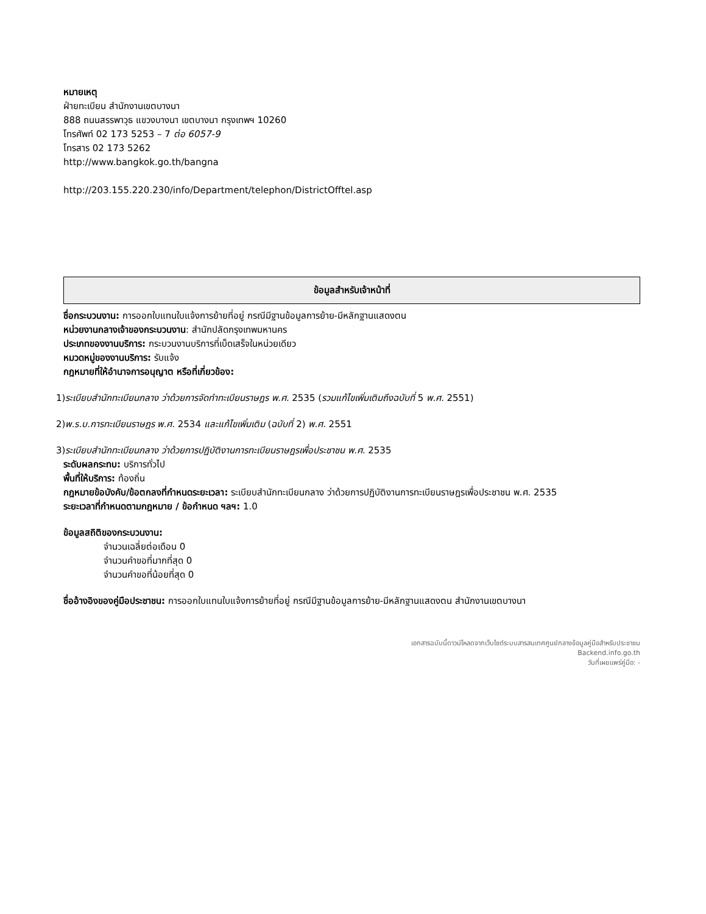หมายเหตุ
ฝ่ายทะเบียน สำนักงานเขตบางนา
888 ถนนสรรพาวุธ แขวงบางนา เขตบางนา กรุงเทพฯ 10260
โทรศัพท์ 02 173 5253 – 7 ต่อ 6057-9
โทรสาร 02 173 5262
http://www.bangkok.go.th/bangna
http://203.155.220.230/info/Department/telephon/DistrictOfftel.asp
ข้อมูลสำหรับเจ้าหน้าที่
ชื่อกระบวนงาน: การออกใบแทนใบแจ้งการย้ายที่อยู่ กรณีมีฐานข้อมูลการย้าย-มีหลักฐานแสดงตน
หน่วยงานกลางเจ้าของกระบวนงาน: สำนักปลัดกรุงเทพมหานคร
ประเภทของงานบริการ: กระบวนงานบริการที่เบ็ดเสร็จในหน่วยเดียว
หมวดหมู่ของงานบริการ: รับแจ้ง
กฎหมายที่ให้อำนาจการอนุญาต หรือที่เกี่ยวข้อง:
1)ระเบียบสำนักทะเบียนกลาง ว่าด้วยการจัดทำทะเบียนราษฎร พ.ศ. 2535 (รวมแก้ไขเพิ่มเติมถึงฉบับที่ 5 พ.ศ. 2551)
2)พ.ร.บ.การทะเบียนราษฎร พ.ศ. 2534 และแก้ไขเพิ่มเติม (ฉบับที่ 2) พ.ศ. 2551
3)ระเบียบสำนักทะเบียนกลาง ว่าด้วยการปฏิบัติงานการทะเบียนราษฎรเพื่อประชาชน พ.ศ. 2535
ระดับผลกระทบ: บริการทั่วไป
พื้นที่ให้บริการ: ท้องถิ่น
กฎหมายข้อบังคับ/ข้อตกลงที่กำหนดระยะเวลา: ระเบียบสำนักทะเบียนกลาง ว่าด้วยการปฏิบัติงานการทะเบียนราษฎรเพื่อประชาชน พ.ศ. 2535
ระยะเวลาที่กำหนดตามกฎหมาย / ข้อกำหนด ฯลฯ: 1.0
ข้อมูลสถิติของกระบวนงาน:
จำนวนเฉลี่ยต่อเดือน 0
จำนวนคำขอที่มากที่สุด 0
จำนวนคำขอที่น้อยที่สุด 0
ชื่ออ้างอิงของคู่มือประชาชน: การออกใบแทนใบแจ้งการย้ายที่อยู่ กรณีมีฐานข้อมูลการย้าย-มีหลักฐานแสดงตน สำนักงานเขตบางนา
เอกสารฉบับนี้ดาวน์โหลดจากเว็บไซต์ระบบสารสนเทศศูนย์กลางข้อมูลคู่มือสำหรับประชาชน
Backend.info.go.th
วันที่เผยแพร่คู่มือ: -